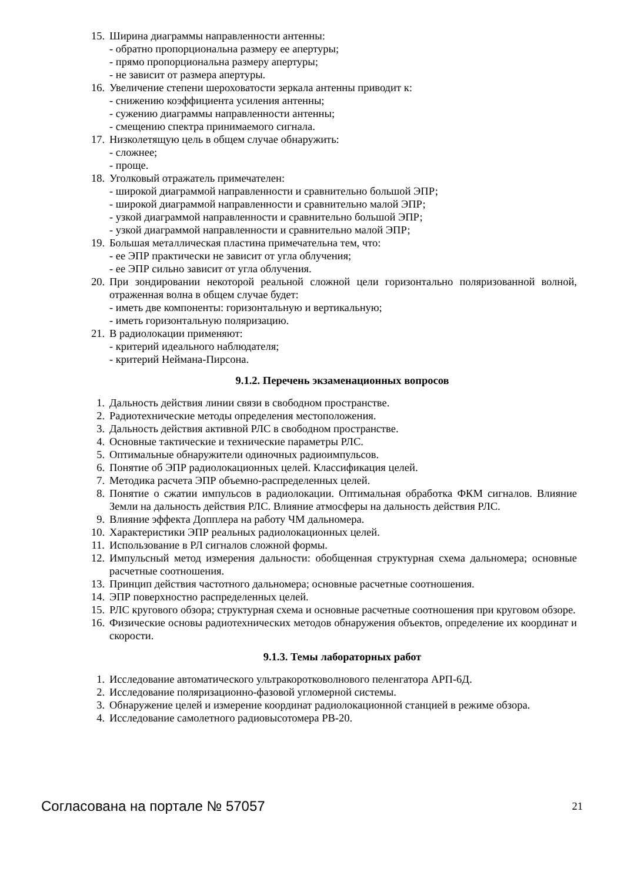15. Ширина диаграммы направленности антенны:
- обратно пропорциональна размеру ее апертуры;
- прямо пропорциональна размеру апертуры;
- не зависит от размера апертуры.
16. Увеличение степени шероховатости зеркала антенны приводит к:
- снижению коэффициента усиления антенны;
- сужению диаграммы направленности антенны;
- смещению спектра принимаемого сигнала.
17. Низколетящую цель в общем случае обнаружить:
- сложнее;
- проще.
18. Уголковый отражатель примечателен:
- широкой диаграммой направленности и сравнительно большой ЭПР;
- широкой диаграммой направленности и сравнительно малой ЭПР;
- узкой диаграммой направленности и сравнительно большой ЭПР;
- узкой диаграммой направленности и сравнительно малой ЭПР;
19. Большая металлическая пластина примечательна тем, что:
- ее ЭПР практически не зависит от угла облучения;
- ее ЭПР сильно зависит от угла облучения.
20. При зондировании некоторой реальной сложной цели горизонтально поляризованной волной, отраженная волна в общем случае будет:
- иметь две компоненты: горизонтальную и вертикальную;
- иметь горизонтальную поляризацию.
21. В радиолокации применяют:
- критерий идеального наблюдателя;
- критерий Неймана-Пирсона.
9.1.2. Перечень экзаменационных вопросов
1. Дальность действия линии связи в свободном пространстве.
2. Радиотехнические методы определения местоположения.
3. Дальность действия активной РЛС в свободном пространстве.
4. Основные тактические и технические параметры РЛС.
5. Оптимальные обнаружители одиночных радиоимпульсов.
6. Понятие об ЭПР радиолокационных целей. Классификация целей.
7. Методика расчета ЭПР объемно-распределенных целей.
8. Понятие о сжатии импульсов в радиолокации. Оптимальная обработка ФКМ сигналов. Влияние Земли на дальность действия РЛС. Влияние атмосферы на дальность действия РЛС.
9. Влияние эффекта Допплера на работу ЧМ дальномера.
10. Характеристики ЭПР реальных радиолокационных целей.
11. Использование в РЛ сигналов сложной формы.
12. Импульсный метод измерения дальности: обобщенная структурная схема дальномера; основные расчетные соотношения.
13. Принцип действия частотного дальномера; основные расчетные соотношения.
14. ЭПР поверхностно распределенных целей.
15. РЛС кругового обзора; структурная схема и основные расчетные соотношения при круговом обзоре.
16. Физические основы радиотехнических методов обнаружения объектов, определение их координат и скорости.
9.1.3. Темы лабораторных работ
1. Исследование автоматического ультракоротковолнового пеленгатора АРП-6Д.
2. Исследование поляризационно-фазовой угломерной системы.
3. Обнаружение целей и измерение координат радиолокационной станцией в режиме обзора.
4. Исследование самолетного радиовысотомера РВ-20.
Согласована на портале № 57057 21